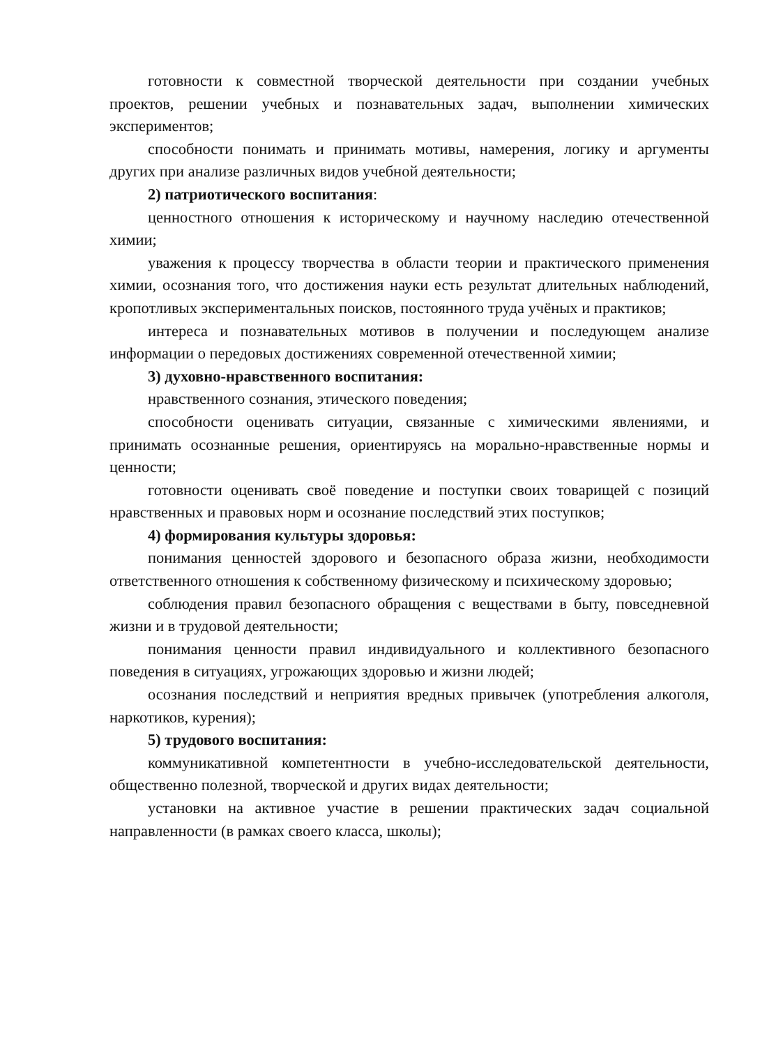готовности к совместной творческой деятельности при создании учебных проектов, решении учебных и познавательных задач, выполнении химических экспериментов;
способности понимать и принимать мотивы, намерения, логику и аргументы других при анализе различных видов учебной деятельности;
2) патриотического воспитания:
ценностного отношения к историческому и научному наследию отечественной химии;
уважения к процессу творчества в области теории и практического применения химии, осознания того, что достижения науки есть результат длительных наблюдений, кропотливых экспериментальных поисков, постоянного труда учёных и практиков;
интереса и познавательных мотивов в получении и последующем анализе информации о передовых достижениях современной отечественной химии;
3) духовно-нравственного воспитания:
нравственного сознания, этического поведения;
способности оценивать ситуации, связанные с химическими явлениями, и принимать осознанные решения, ориентируясь на морально-нравственные нормы и ценности;
готовности оценивать своё поведение и поступки своих товарищей с позиций нравственных и правовых норм и осознание последствий этих поступков;
4) формирования культуры здоровья:
понимания ценностей здорового и безопасного образа жизни, необходимости ответственного отношения к собственному физическому и психическому здоровью;
соблюдения правил безопасного обращения с веществами в быту, повседневной жизни и в трудовой деятельности;
понимания ценности правил индивидуального и коллективного безопасного поведения в ситуациях, угрожающих здоровью и жизни людей;
осознания последствий и неприятия вредных привычек (употребления алкоголя, наркотиков, курения);
5) трудового воспитания:
коммуникативной компетентности в учебно-исследовательской деятельности, общественно полезной, творческой и других видах деятельности;
установки на активное участие в решении практических задач социальной направленности (в рамках своего класса, школы);